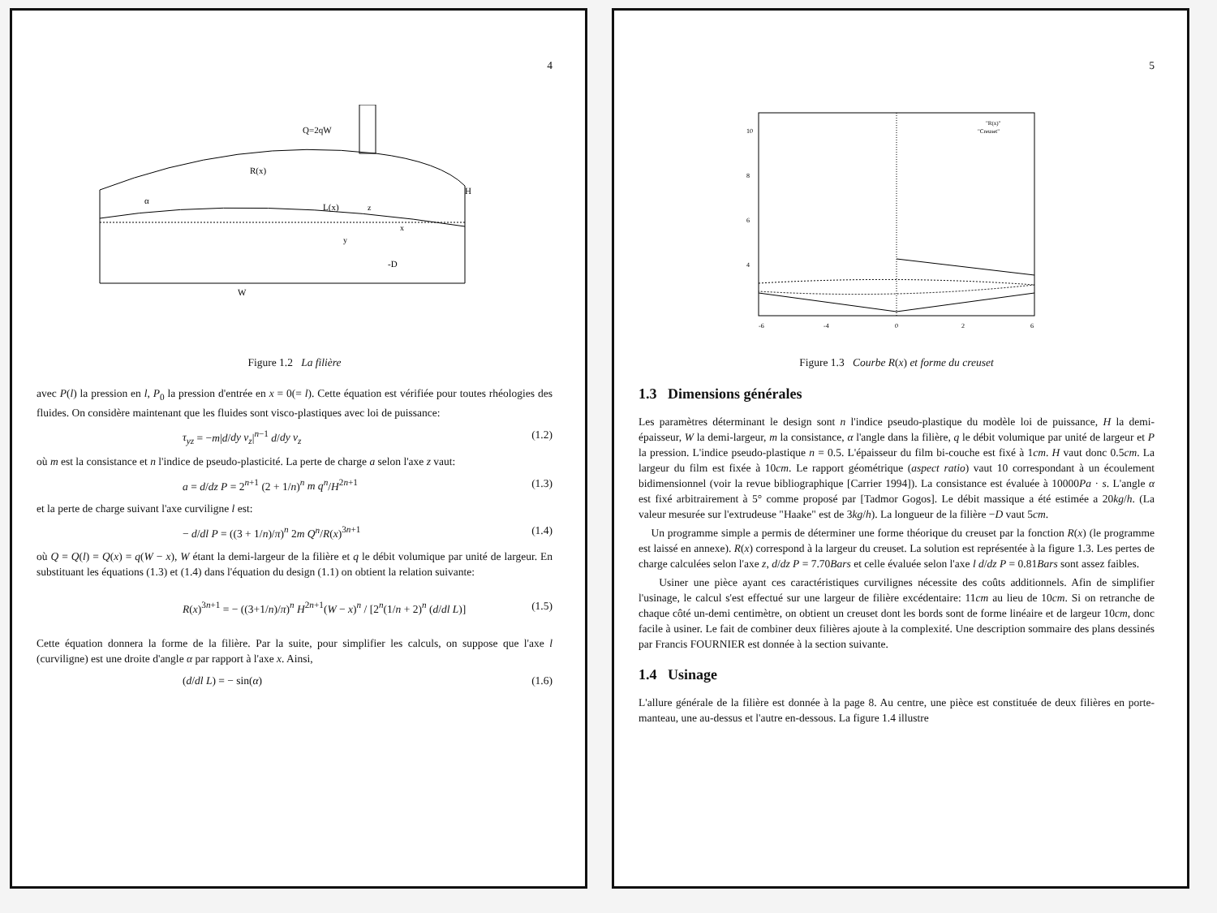4
Q=2qW
R(x)
L(x)
H
α
-D
W
x
y
z
Figure 1.2 La filière
avec P(l) la pression en l, P<sub>0</sub> la pression d'entrée en x = 0(= l). Cette équation est vérifiée pour toutes rhéologies des fluides. On considère maintenant que les fluides sont visco-plastiques avec loi de puissance:
τ<sub>yz</sub> = −m|d/dy v<sub>z</sub>|<sup>n−1</sup> d/dy v<sub>z</sub> (1.2)
où m est la consistance et n l'indice de pseudo-plasticité. La perte de charge a selon l'axe z vaut:
a = d/dz P = 2<sup>n+1</sup> (2 + 1/n)<sup>n</sup> m q<sup>n</sup>/H<sup>2n+1</sup> (1.3)
et la perte de charge suivant l'axe curviligne l est:
− d/dl P = ((3 + 1/n)/π)<sup>n</sup> 2m Q<sup>n</sup>/R(x)<sup>3n+1</sup> (1.4)
où Q = Q(l) = Q(x) = q(W − x), W étant la demi-largeur de la filière et q le débit volumique par unité de largeur. En substituant les équations (1.3) et (1.4) dans l'équation du design (1.1) on obtient la relation suivante:
R(x)<sup>3n+1</sup> = − ((3+1/n)/π)<sup>n</sup> H<sup>2n+1</sup>(W − x)<sup>n</sup> / [2<sup>n</sup>(1/n + 2)<sup>n</sup> (d/dl L)] (1.5)
Cette équation donnera la forme de la filière. Par la suite, pour simplifier les calculs, on suppose que l'axe l (curviligne) est une droite d'angle α par rapport à l'axe x. Ainsi,
(d/dl L) = − sin(α) (1.6)
5
10
8
6
4
-6
-4
0
2
6
"R(x)"
"Creuset"
Figure 1.3 Courbe R(x) et forme du creuset
1.3 Dimensions générales
Les paramètres déterminant le design sont n l'indice pseudo-plastique du modèle loi de puissance, H la demi-épaisseur, W la demi-largeur, m la consistance, α l'angle dans la filière, q le débit volumique par unité de largeur et P la pression. L'indice pseudo-plastique n = 0.5. L'épaisseur du film bi-couche est fixé à 1cm. H vaut donc 0.5cm. La largeur du film est fixée à 10cm. Le rapport géométrique (aspect ratio) vaut 10 correspondant à un écoulement bidimensionnel (voir la revue bibliographique [Carrier 1994]). La consistance est évaluée à 10000Pa · s. L'angle α est fixé arbitrairement à 5° comme proposé par [Tadmor Gogos]. Le débit massique a été estimée a 20kg/h. (La valeur mesurée sur l'extrudeuse "Haake" est de 3kg/h). La longueur de la filière −D vaut 5cm.
Un programme simple a permis de déterminer une forme théorique du creuset par la fonction R(x) (le programme est laissé en annexe). R(x) correspond à la largeur du creuset. La solution est représentée à la figure 1.3. Les pertes de charge calculées selon l'axe z, d/dz P = 7.70Bars et celle évaluée selon l'axe l d/dz P = 0.81Bars sont assez faibles.
Usiner une pièce ayant ces caractéristiques curvilignes nécessite des coûts additionnels. Afin de simplifier l'usinage, le calcul s'est effectué sur une largeur de filière excédentaire: 11cm au lieu de 10cm. Si on retranche de chaque côté un-demi centimètre, on obtient un creuset dont les bords sont de forme linéaire et de largeur 10cm, donc facile à usiner. Le fait de combiner deux filières ajoute à la complexité. Une description sommaire des plans dessinés par Francis FOURNIER est donnée à la section suivante.
1.4 Usinage
L'allure générale de la filière est donnée à la page 8. Au centre, une pièce est constituée de deux filières en porte-manteau, une au-dessus et l'autre en-dessous. La figure 1.4 illustre